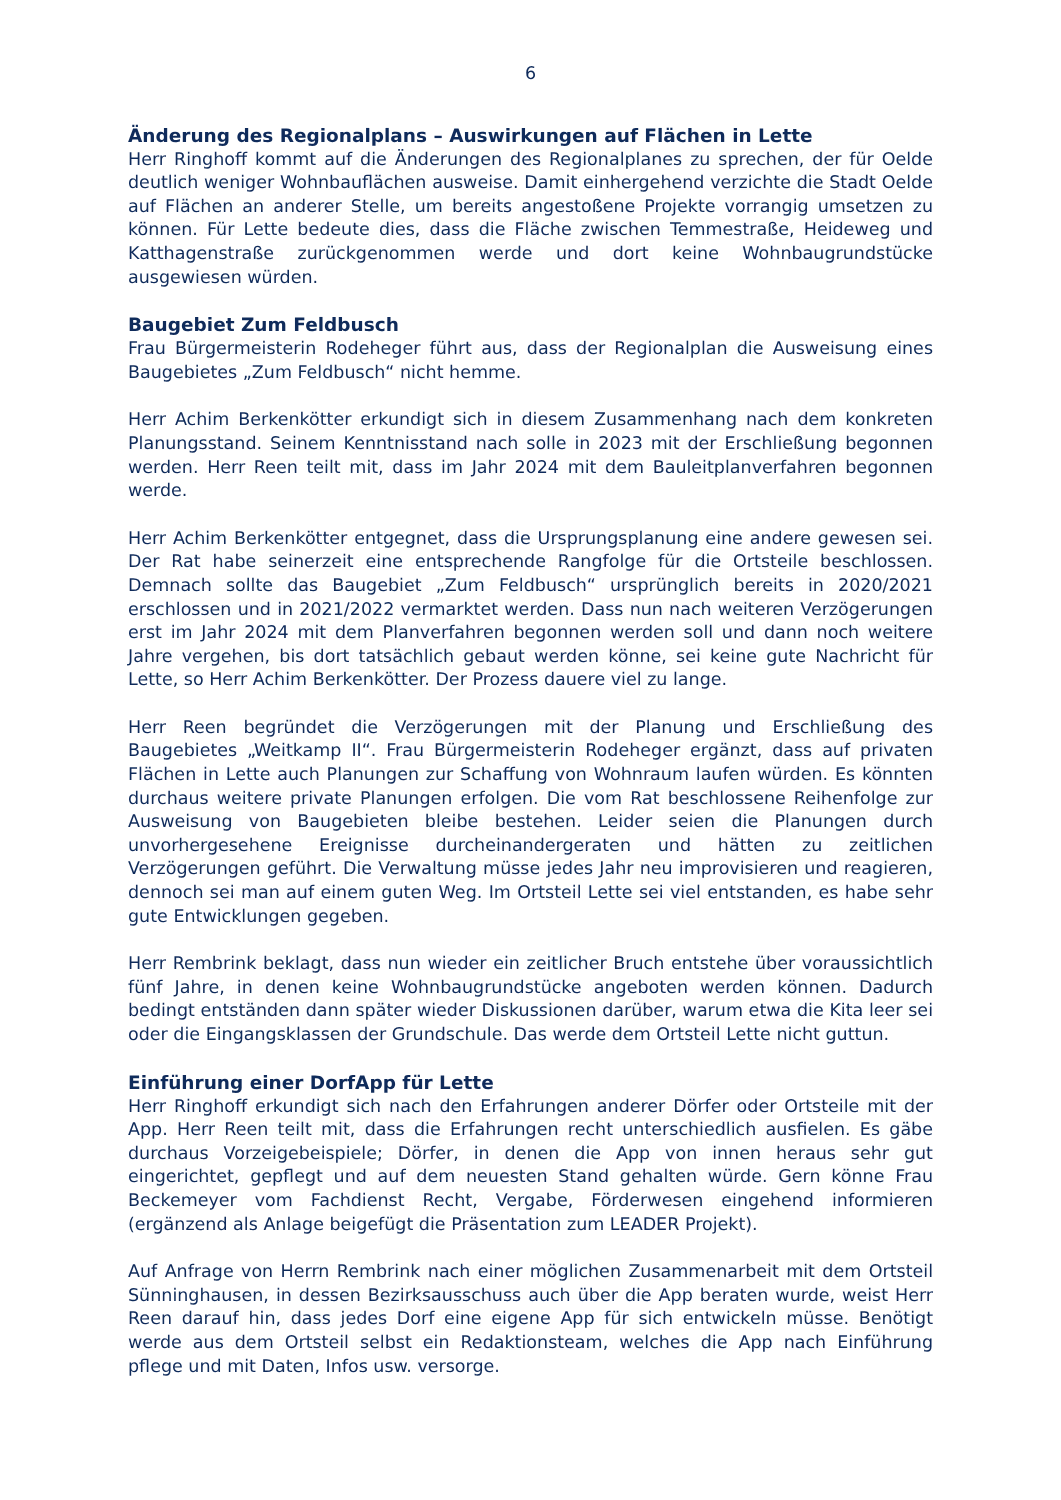6
Änderung des Regionalplans – Auswirkungen auf Flächen in Lette
Herr Ringhoff kommt auf die Änderungen des Regionalplanes zu sprechen, der für Oelde deutlich weniger Wohnbauflächen ausweise. Damit einhergehend verzichte die Stadt Oelde auf Flächen an anderer Stelle, um bereits angestoßene Projekte vorrangig umsetzen zu können. Für Lette bedeute dies, dass die Fläche zwischen Temmestraße, Heideweg und Katthagenstraße zurückgenommen werde und dort keine Wohnbaugrundstücke ausgewiesen würden.
Baugebiet Zum Feldbusch
Frau Bürgermeisterin Rodeheger führt aus, dass der Regionalplan die Ausweisung eines Baugebietes „Zum Feldbusch“ nicht hemme.
Herr Achim Berkenkötter erkundigt sich in diesem Zusammenhang nach dem konkreten Planungsstand. Seinem Kenntnisstand nach solle in 2023 mit der Erschließung begonnen werden. Herr Reen teilt mit, dass im Jahr 2024 mit dem Bauleitplanverfahren begonnen werde.
Herr Achim Berkenkötter entgegnet, dass die Ursprungsplanung eine andere gewesen sei. Der Rat habe seinerzeit eine entsprechende Rangfolge für die Ortsteile beschlossen. Demnach sollte das Baugebiet „Zum Feldbusch“ ursprünglich bereits in 2020/2021 erschlossen und in 2021/2022 vermarktet werden. Dass nun nach weiteren Verzögerungen erst im Jahr 2024 mit dem Planverfahren begonnen werden soll und dann noch weitere Jahre vergehen, bis dort tatsächlich gebaut werden könne, sei keine gute Nachricht für Lette, so Herr Achim Berkenkötter. Der Prozess dauere viel zu lange.
Herr Reen begründet die Verzögerungen mit der Planung und Erschließung des Baugebietes „Weitkamp II“. Frau Bürgermeisterin Rodeheger ergänzt, dass auf privaten Flächen in Lette auch Planungen zur Schaffung von Wohnraum laufen würden. Es könnten durchaus weitere private Planungen erfolgen. Die vom Rat beschlossene Reihenfolge zur Ausweisung von Baugebieten bleibe bestehen. Leider seien die Planungen durch unvorhergesehene Ereignisse durcheinandergeraten und hätten zu zeitlichen Verzögerungen geführt. Die Verwaltung müsse jedes Jahr neu improvisieren und reagieren, dennoch sei man auf einem guten Weg. Im Ortsteil Lette sei viel entstanden, es habe sehr gute Entwicklungen gegeben.
Herr Rembrink beklagt, dass nun wieder ein zeitlicher Bruch entstehe über voraussichtlich fünf Jahre, in denen keine Wohnbaugrundstücke angeboten werden können. Dadurch bedingt entständen dann später wieder Diskussionen darüber, warum etwa die Kita leer sei oder die Eingangsklassen der Grundschule. Das werde dem Ortsteil Lette nicht guttun.
Einführung einer DorfApp für Lette
Herr Ringhoff erkundigt sich nach den Erfahrungen anderer Dörfer oder Ortsteile mit der App. Herr Reen teilt mit, dass die Erfahrungen recht unterschiedlich ausfielen. Es gäbe durchaus Vorzeigebeispiele; Dörfer, in denen die App von innen heraus sehr gut eingerichtet, gepflegt und auf dem neuesten Stand gehalten würde. Gern könne Frau Beckemeyer vom Fachdienst Recht, Vergabe, Förderwesen eingehend informieren (ergänzend als Anlage beigefügt die Präsentation zum LEADER Projekt).
Auf Anfrage von Herrn Rembrink nach einer möglichen Zusammenarbeit mit dem Ortsteil Sünninghausen, in dessen Bezirksausschuss auch über die App beraten wurde, weist Herr Reen darauf hin, dass jedes Dorf eine eigene App für sich entwickeln müsse. Benötigt werde aus dem Ortsteil selbst ein Redaktionsteam, welches die App nach Einführung pflege und mit Daten, Infos usw. versorge.